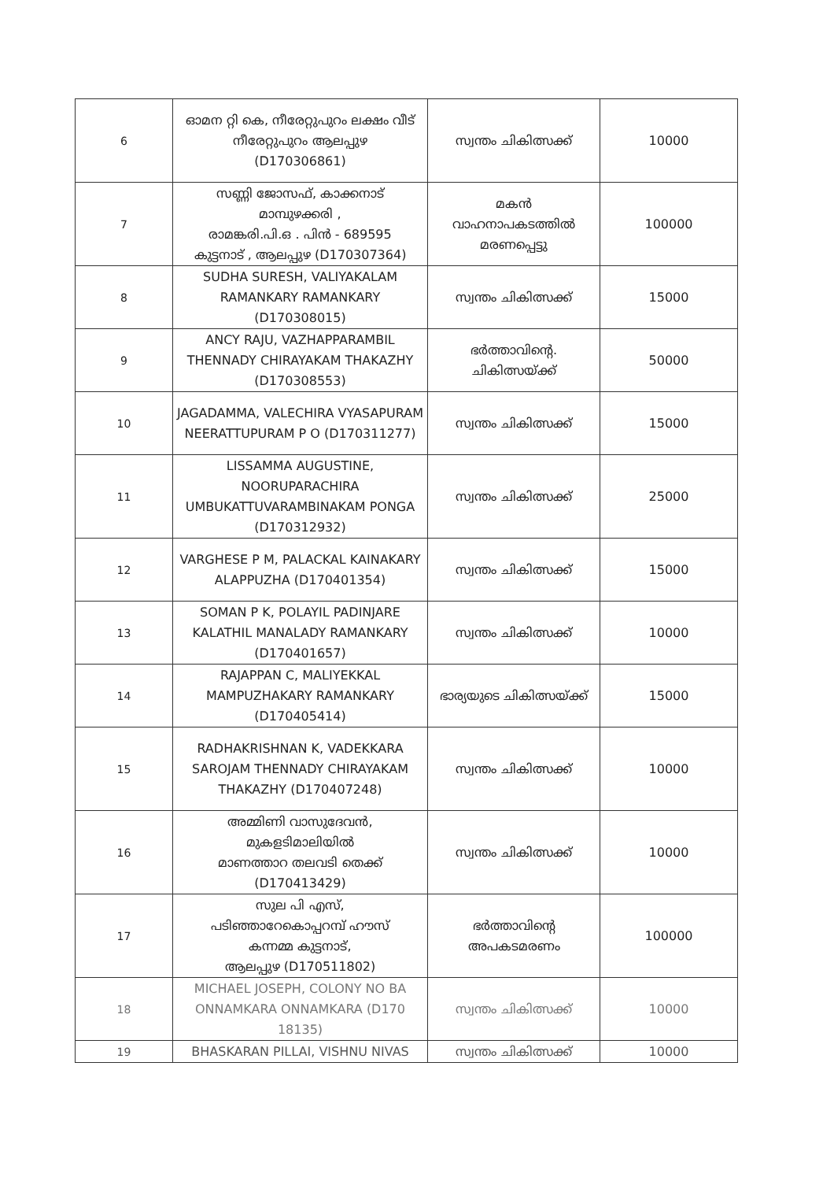| 6 | ഓമന റ്റി കെ, നീരേറ്റുപുറം ലക്ഷം വീട് നീരേറ്റുപുറം ആലപ്പുഴ (D170306861) | സ്വന്തം ചികിത്സക്ക് | 10000 |
| 7 | സണ്ണി ജോസഫ്, കാക്കനാട് മാമ്പുഴക്കരി , രാമങ്കരി.പി.ഒ . പിൻ - 689595 കുട്ടനാട് , ആലപ്പുഴ (D170307364) | മകൻ വാഹനാപകടത്തിൽ മരണപ്പെട്ടു | 100000 |
| 8 | SUDHA SURESH, VALIYAKALAM RAMANKARY RAMANKARY (D170308015) | സ്വന്തം ചികിത്സക്ക് | 15000 |
| 9 | ANCY RAJU, VAZHAPPARAMBIL THENNADY CHIRAYAKAM THAKAZHY (D170308553) | ഭർത്താവിന്റെ. ചികിത്സയ്ക്ക് | 50000 |
| 10 | JAGADAMMA, VALECHIRA VYASAPURAM NEERATTUPURAM P O (D170311277) | സ്വന്തം ചികിത്സക്ക് | 15000 |
| 11 | LISSAMMA AUGUSTINE, NOORUPARACHIRA UMBUKATTUVARAMBINAKAM PONGA (D170312932) | സ്വന്തം ചികിത്സക്ക് | 25000 |
| 12 | VARGHESE P M, PALACKAL KAINAKARY ALAPPUZHA (D170401354) | സ്വന്തം ചികിത്സക്ക് | 15000 |
| 13 | SOMAN P K, POLAYIL PADINJARE KALATHIL MANALADY RAMANKARY (D170401657) | സ്വന്തം ചികിത്സക്ക് | 10000 |
| 14 | RAJAPPAN C, MALIYEKKAL MAMPUZHAKARY RAMANKARY (D170405414) | ഭാര്യയുടെ ചികിത്സയ്ക്ക് | 15000 |
| 15 | RADHAKRISHNAN K, VADEKKARA SAROJAM THENNADY CHIRAYAKAM THAKAZHY (D170407248) | സ്വന്തം ചികിത്സക്ക് | 10000 |
| 16 | അമ്മിണി വാസുദേവൻ, മുകളടിമാലിയിൽ മാണത്താറ തലവടി തെക്ക് (D170413429) | സ്വന്തം ചികിത്സക്ക് | 10000 |
| 17 | സുല പി എസ്, പടിഞ്ഞാറേകൊപ്പറമ്പ് ഹൗസ് കന്നമ്മ കുട്ടനാട്, ആലപ്പുഴ (D170511802) | ഭർത്താവിന്റെ അപകടമരണം | 100000 |
| 18 | MICHAEL JOSEPH, COLONY NO BA ONNAMKARA ONNAMKARA (D170 18135) | സ്വന്തം ചികിത്സക്ക് | 10000 |
| 19 | BHASKARAN PILLAI, VISHNU NIVAS | സ്വന്തം ചികിത്സക്ക് | 10000 |